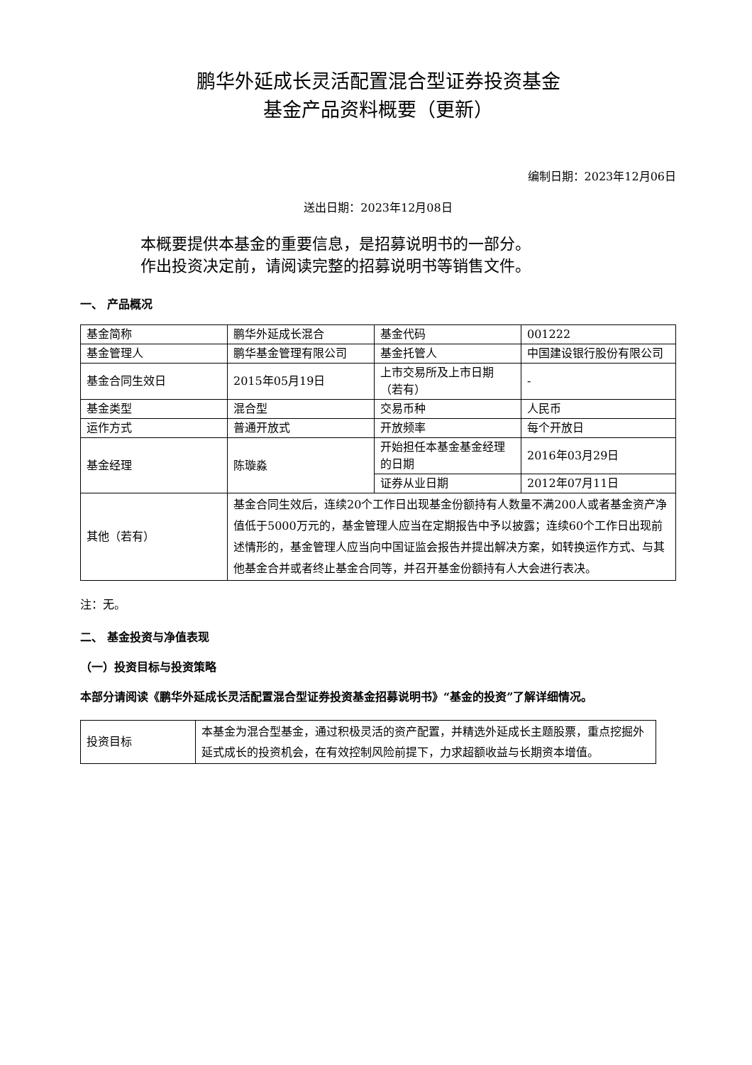鹏华外延成长灵活配置混合型证券投资基金
基金产品资料概要（更新）
编制日期：2023年12月06日
送出日期：2023年12月08日
本概要提供本基金的重要信息，是招募说明书的一部分。
作出投资决定前，请阅读完整的招募说明书等销售文件。
一、 产品概况
| 基金简称 | 鹏华外延成长混合 | 基金代码 | 001222 |
| 基金管理人 | 鹏华基金管理有限公司 | 基金托管人 | 中国建设银行股份有限公司 |
| 基金合同生效日 | 2015年05月19日 | 上市交易所及上市日期（若有） | - |
| 基金类型 | 混合型 | 交易币种 | 人民币 |
| 运作方式 | 普通开放式 | 开放频率 | 每个开放日 |
| 基金经理 | 陈璇淼 | 开始担任本基金基金经理的日期 | 2016年03月29日 |
| | | 证券从业日期 | 2012年07月11日 |
| 其他（若有） | 基金合同生效后，连续20个工作日出现基金份额持有人数量不满200人或者基金资产净值低于5000万元的，基金管理人应当在定期报告中予以披露；连续60个工作日出现前述情形的，基金管理人应当向中国证监会报告并提出解决方案，如转换运作方式、与其他基金合并或者终止基金合同等，并召开基金份额持有人大会进行表决。 | | |
注：无。
二、 基金投资与净值表现
（一）投资目标与投资策略
本部分请阅读《鹏华外延成长灵活配置混合型证券投资基金招募说明书》“基金的投资”了解详细情况。
| 投资目标 | 本基金为混合型基金，通过积极灵活的资产配置，并精选外延成长主题股票，重点挖掘外延式成长的投资机会，在有效控制风险前提下，力求超额收益与长期资本增值。 |